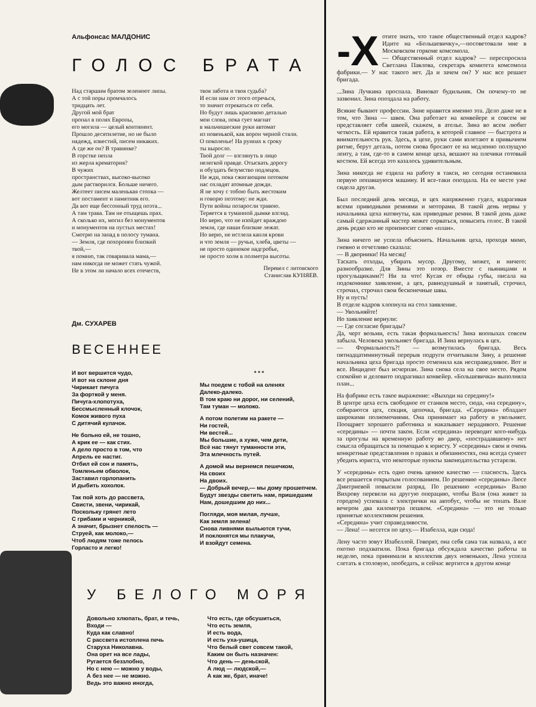Альфонсас МАЛДОНИС
ГОЛОС БРАТА
Над старшим братом зеленеют липы.
А с той поры промчалось
тридцать лет.
Другой мой брат
пропал в полях Европы,
его могила — целый континент.
Прошло десятилетие, но не было
надежд, известий, писем никаких.
А где же он? В травинке?
В горстке пепла
из жерла крематория?
В чужих
пространствах, высоко-высоко
дым растворился. Больше ничего.
Желтеет писем маленькая стопка —
вот постамент и памятник его.
Да вот еще бессонный труд поэта...
А там трава. Там не отыщешь прах.
А сколько их, могил без монументов
и монументов на пустых местах!
Смотрю на запад в полосу тумана.
— Земля, где похоронен близкий
твой,—
я помню, так говаривала мама,—
нам никогда не может стать чужой.
Не в этом ли начало всех отечеств,
твоя забота и твоя судьба?
И если нам от этого отречься,
то значит отрекаться от себя.
Но будут лишь красивою деталью
мои слова, пока сует магнат
в мальчишеские руки автомат
из новенькой, как ворон черной стали.
О поколенье! На руинах к сроку
ты выросло.
Твой долг — взглянуть в лицо
нелегкой правде. Отыскать дорогу
и обуздать безумство подлецов.
Не жди, пока сжигающим потоком
нас охладят атомные дожди.
Я не хочу с тобою быть жестоким
и говорю поэтому: не жди.
Пути войны позаросли травою.
Теряется в туманной дымке взгляд.
Но верю, что не изойдет враждою
земля, где наши близкие лежат.
Но верю, не истлела капля крови
и что земля — ручьи, хлеба, цветы —
не просто одинокое надгробье,
не просто холм в полметра высоты.
Перевел с литовского
Станислав КУНЯЕВ.
Дм. СУХАРЕВ
ВЕСЕННЕЕ
И вот вершится чудо,
И вот на склоне дня
Чирикает пичуга
За форткой у меня.
Пичуга-хлопотуха,
Бессмысленный клочок,
Комок живого пуха
С дитячий кулачок.
Не больно ей, не тошно,
А крик ее — как стих.
А дело просто в том, что
Апрель ее настиг.
Отбил ей сон и память,
Томленьем обволок,
Заставил горлопанить
И дыбить хохолок.
Так пой хоть до рассвета,
Свисти, звени, чирикай,
Поскольку грянет лето
С грибами и черникой,
А значит, брызнет спелость —
Струей, как молоко,—
Чтоб людям тоже пелось
Горласто и легко!
* * *
Мы поедем с тобой на оленях
Далеко-далеко.
В том краю ни дорог, ни селений,
Там туман — молоко.
А потом полетим на ракете —
Ни гостей,
Ни вестей...
Мы большие, а хуже, чем дети,
Всё нас тянут туманности эти,
Эта млечность путей.
А домой мы вернемся пешечком,
На своих
На двоих.
— Добрый вечер,— мы дому прошепчем.
Будут звезды светить нам, пришедшим
Нам, дошедшим до них...
Погляди, моя милая, лучше,
Как земля зелена!
Снова ливнями выльются тучи,
И поклонятся мы плакучи,
И взойдут семена.
У БЕЛОГО МОРЯ
Довольно хлюпать, брат, и течь,
Входи —
Куда как славно!
С рассвета истоплена печь
Старуха Николавна.
Она орет на все лады,
Ругается беззлобно,
Но с нею — можно у воды,
А без нее — не можно.
Ведь это важно иногда,
Что есть, где обсушиться,
Что есть земля,
И есть вода,
И есть уха-ушица,
Что белый свет совсем такой,
Каким он быть назначен:
Что день — деньской,
А люд — людской,—
А как же, брат, иначе!
-Х отите знать, что такое общественный отдел кадров? Идите на «Большевичку»,—посоветовали мне в Московском горкоме комсомола.
— Общественный отдел кадров? — переспросила Светлана Павлова, секретарь комитета комсомола фабрики.— У нас такого нет. Да и зачем он? У нас все решает бригада.
...Зина Лучкина проспала. Виноват будильник. Он почему-то не зазвонил. Зина опоздала на работу.
Всякие бывают профессии. Зине нравится именно эта. Дело даже не в том, что Зина — швея. Она работает на конвейере и совсем не представляет себя швеей, скажем, в ателье. Зина во всем любит четкость. Ей нравится такая работа, в которой главное — быстрота и внимательность рук. Здесь, в цехе, руки сами взлетают в привычном ритме, берут деталь, потом снова бросают ее на медленно ползущую ленту, а там, где-то в самом конце цеха, вешают на плечики готовый костюм. Ей всегда это казалось удивительным.
Зина никогда не ездила на работу в такси, но сегодня остановила первую попавшуюся машину. И все-таки опоздала. На ее месте уже сидела другая.
Был последний день месяца, и цех напряженно гудел, вздрагивая всеми приводными ремнями и моторами. В такой день нервы у начальника цеха натянуты, как приводные ремни. В такой день даже самый сдержанный мастер может сорваться, повысить голос. В такой день редко кто не произносит слово «план».
Зина ничего не успела объяснить. Начальник цеха, проходя мимо, гневно и отчетливо сказала:
— В дворники! На месяц!
Таскать отходы, убирать мусор. Другому, может, и ничего: разнообразие. Для Зины это позор. Вместе с пьяницами и прогульщиками?! Ни за что! Кусая от обиды губы, писала на подоконнике заявление, а цех, равнодушный и занятый, строчил, строчил, строчил свои бесконечные швы.
Ну и пусть!
В отделе кадров хлопнула на стол заявление.
— Увольняйте!
Но заявление вернули:
— Где согласие бригады?
Да, черт возьми, есть такая формальность! Зина впопыхах совсем забыла. Человека увольняет бригада. И Зина вернулась в цех.
— Формальность?! — возмутилась бригада. Весь пятнадцатиминутный перерыв подруги отчитывали Зину, а решение начальника цеха бригада просто отменила как несправедливое. Вот и все. Инцидент был исчерпан. Зина снова села на свое место. Рядом спокойно и деловито подрагивал конвейер. «Большевичка» выполняла план...
На фабрике есть такое выражение: «Выходи на середину!»
В центре цеха есть свободное от станков место, сюда, «на середину», собираются цех, секция, цепочка, бригада. «Середина» обладает широкими полномочиями. Она принимает на работу и увольняет. Поощряет хорошего работника и наказывает нерадивого. Решение «середины» — почти закон. Если «середина» переводит кого-нибудь за прогулы на временную работу во двор, «пострадавшему» нет смысла обращаться за помощью к юристу. У «середины» свои и очень конкретные представления о правах и обязанностях, она всегда сумеет убедить юриста, что некоторые пункты законодательства устарели.
У «середины» есть одно очень ценное качество — гласность. Здесь все решается открытым голосованием. По решению «середины» Люсе Дмитриевой повысили разряд. По решению «середины» Валю Вихрову перевели на другую операцию, чтобы Валя (она живет за городом) успевала с электрички на автобус, чтобы не топать Вале вечером два километра пешком. «Середина» — это не только принятые коллективом решения.
«Середина» учит справедливости.
— Лена! — несется по цеху.— Изабелла, иди сюда!
Лену часто зовут Изабеллой. Говорят, она себя сама так назвала, а все охотно подхватили. Пока бригада обсуждала качество работы за неделю, пока принимали в коллектив двух новеньких, Лена успела слетать в столовую, пообедать, и сейчас вертится в другом конце